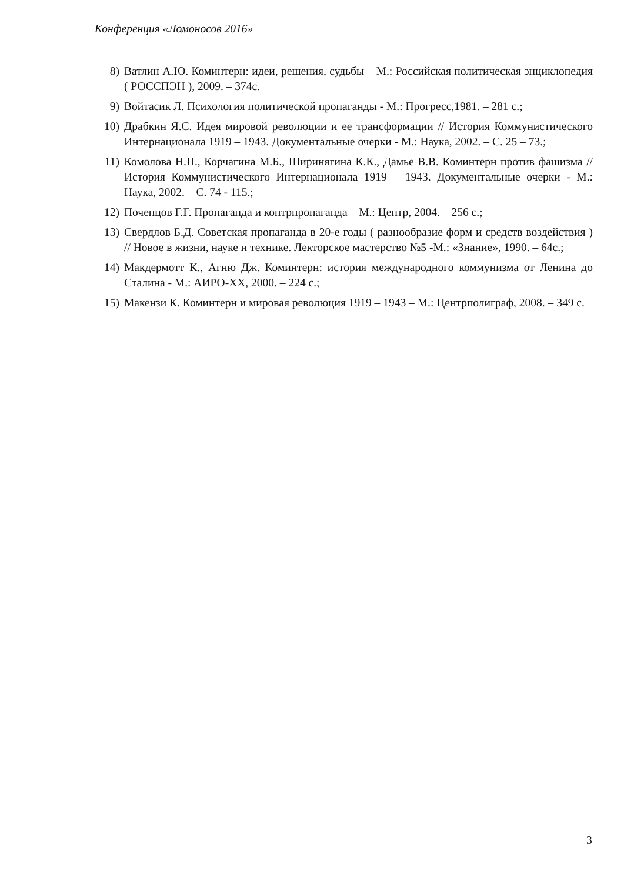Конференция «Ломоносов 2016»
8) Ватлин А.Ю. Коминтерн: идеи, решения, судьбы – М.: Российская политическая энциклопедия ( РОССПЭН ), 2009. – 374с.
9) Войтасик Л. Психология политической пропаганды - М.: Прогресс,1981. – 281 с.;
10) Драбкин Я.С. Идея мировой революции и ее трансформации // История Коммунистического Интернационала 1919 – 1943. Документальные очерки - М.: Наука, 2002. – С. 25 – 73.;
11) Комолова Н.П., Корчагина М.Б., Ширинягина К.К., Дамье В.В. Коминтерн против фашизма // История Коммунистического Интернационала 1919 – 1943. Документальные очерки - М.: Наука, 2002. – С. 74 - 115.;
12) Почепцов Г.Г. Пропаганда и контрпропаганда – М.: Центр, 2004. – 256 с.;
13) Свердлов Б.Д. Советская пропаганда в 20-е годы ( разнообразие форм и средств воздействия ) // Новое в жизни, науке и технике. Лекторское мастерство №5 -М.: «Знание», 1990. – 64с.;
14) Макдермотт К., Агню Дж. Коминтерн: история международного коммунизма от Ленина до Сталина - М.: АИРО-XX, 2000. – 224 с.;
15) Макензи К. Коминтерн и мировая революция 1919 – 1943 – М.: Центрполиграф, 2008. – 349 с.
3